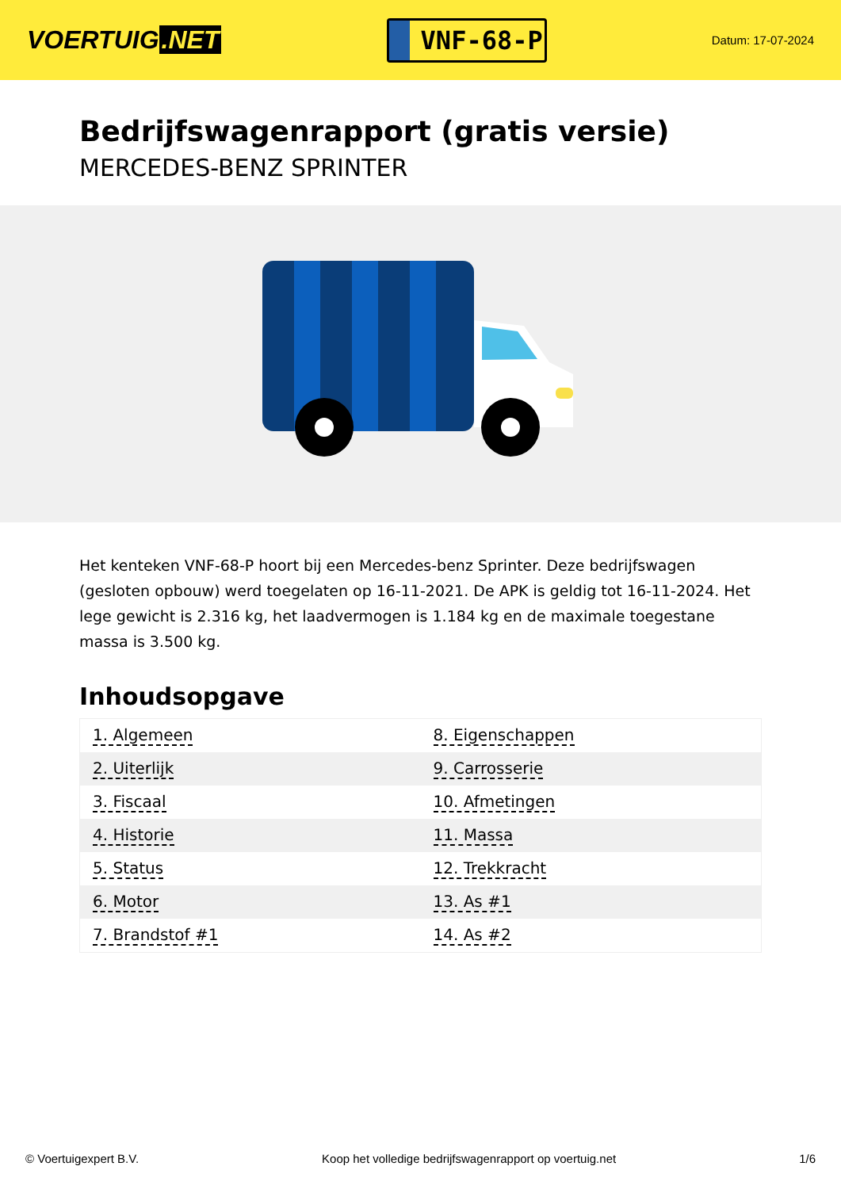VOERTUIG.NET
VNF-68-P
Datum: 17-07-2024
Bedrijfswagenrapport (gratis versie)
MERCEDES-BENZ SPRINTER
Het kenteken VNF-68-P hoort bij een Mercedes-benz Sprinter. Deze bedrijfswagen (gesloten opbouw) werd toegelaten op 16-11-2021. De APK is geldig tot 16-11-2024. Het lege gewicht is 2.316 kg, het laadvermogen is 1.184 kg en de maximale toegestane massa is 3.500 kg.
Inhoudsopgave
| 1. Algemeen | 8. Eigenschappen |
| 2. Uiterlijk | 9. Carrosserie |
| 3. Fiscaal | 10. Afmetingen |
| 4. Historie | 11. Massa |
| 5. Status | 12. Trekkracht |
| 6. Motor | 13. As #1 |
| 7. Brandstof #1 | 14. As #2 |
© Voertuigexpert B.V. Koop het volledige bedrijfswagenrapport op voertuig.net 1/6